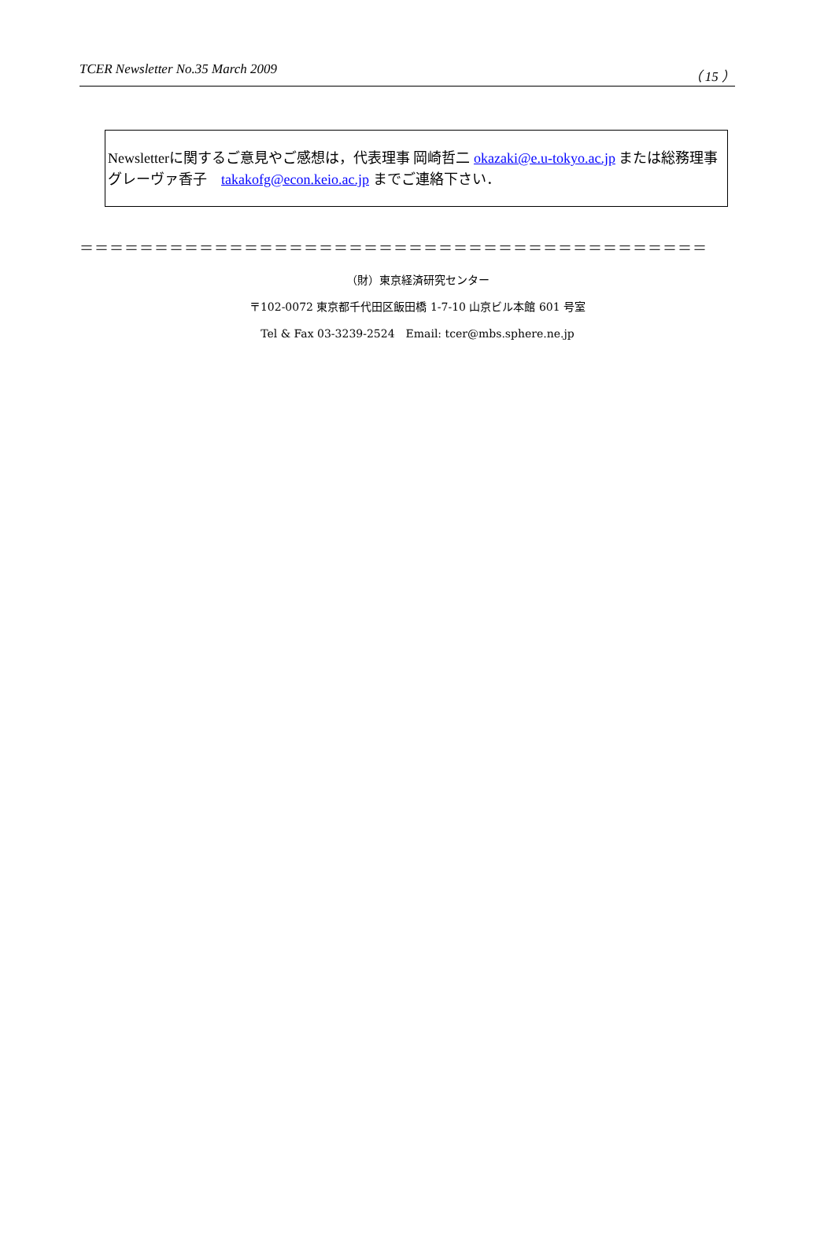TCER Newsletter No.35 March 2009 （ 15 ）
Newsletterに関するご意見やご感想は，代表理事 岡崎哲二 okazaki@e.u-tokyo.ac.jp または総務理事 グレーヴァ香子　takakofg@econ.keio.ac.jp までご連絡下さい．
＝＝＝＝＝＝＝＝＝＝＝＝＝＝＝＝＝＝＝＝＝＝＝＝＝＝＝＝＝＝＝＝＝＝＝＝＝＝＝＝＝＝
（財）東京経済研究センター
〒102-0072 東京都千代田区飯田橋 1-7-10 山京ビル本館 601 号室
Tel & Fax 03-3239-2524　Email: tcer@mbs.sphere.ne.jp